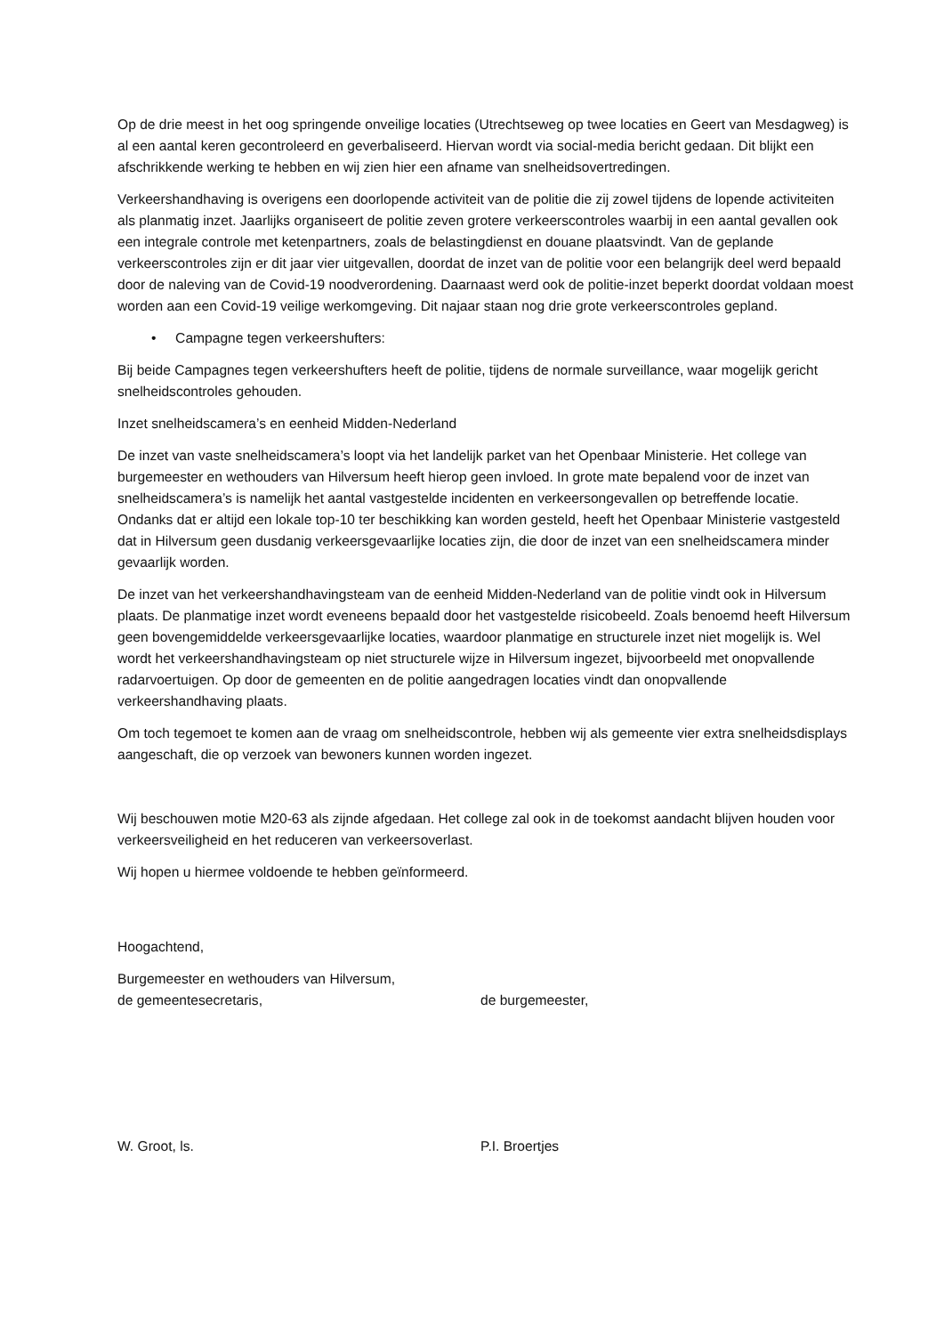Op de drie meest in het oog springende onveilige locaties (Utrechtseweg op twee locaties en Geert van Mesdagweg) is al een aantal keren gecontroleerd en geverbaliseerd. Hiervan wordt via social-media bericht gedaan. Dit blijkt een afschrikkende werking te hebben en wij zien hier een afname van snelheidsovertredingen.
Verkeershandhaving is overigens een doorlopende activiteit van de politie die zij zowel tijdens de lopende activiteiten als planmatig inzet. Jaarlijks organiseert de politie zeven grotere verkeerscontroles waarbij in een aantal gevallen ook een integrale controle met ketenpartners, zoals de belastingdienst en douane plaatsvindt. Van de geplande verkeerscontroles zijn er dit jaar vier uitgevallen, doordat de inzet van de politie voor een belangrijk deel werd bepaald door de naleving van de Covid-19 noodverordening. Daarnaast werd ook de politie-inzet beperkt doordat voldaan moest worden aan een Covid-19 veilige werkomgeving. Dit najaar staan nog drie grote verkeerscontroles gepland.
• Campagne tegen verkeershufters:
Bij beide Campagnes tegen verkeershufters heeft de politie, tijdens de normale surveillance, waar mogelijk gericht snelheidscontroles gehouden.
Inzet snelheidscamera’s en eenheid Midden-Nederland
De inzet van vaste snelheidscamera’s loopt via het landelijk parket van het Openbaar Ministerie. Het college van burgemeester en wethouders van Hilversum heeft hierop geen invloed. In grote mate bepalend voor de inzet van snelheidscamera’s is namelijk het aantal vastgestelde incidenten en verkeersongevallen op betreffende locatie. Ondanks dat er altijd een lokale top-10 ter beschikking kan worden gesteld, heeft het Openbaar Ministerie vastgesteld dat in Hilversum geen dusdanig verkeersgevaarlijke locaties zijn, die door de inzet van een snelheidscamera minder gevaarlijk worden.
De inzet van het verkeershandhavingsteam van de eenheid Midden-Nederland van de politie vindt ook in Hilversum plaats. De planmatige inzet wordt eveneens bepaald door het vastgestelde risicobeeld. Zoals benoemd heeft Hilversum geen bovengemiddelde verkeersgevaarlijke locaties, waardoor planmatige en structurele inzet niet mogelijk is. Wel wordt het verkeershandhavingsteam op niet structurele wijze in Hilversum ingezet, bijvoorbeeld met onopvallende radarvoertuigen. Op door de gemeenten en de politie aangedragen locaties vindt dan onopvallende verkeershandhaving plaats.
Om toch tegemoet te komen aan de vraag om snelheidscontrole, hebben wij als gemeente vier extra snelheidsdisplays aangeschaft, die op verzoek van bewoners kunnen worden ingezet.
Wij beschouwen motie M20-63 als zijnde afgedaan. Het college zal ook in de toekomst aandacht blijven houden voor verkeersveiligheid en het reduceren van verkeersoverlast.
Wij hopen u hiermee voldoende te hebben geïnformeerd.
Hoogachtend,
Burgemeester en wethouders van Hilversum,
de gemeentesecretaris, de burgemeester,
W. Groot, ls. P.I. Broertjes